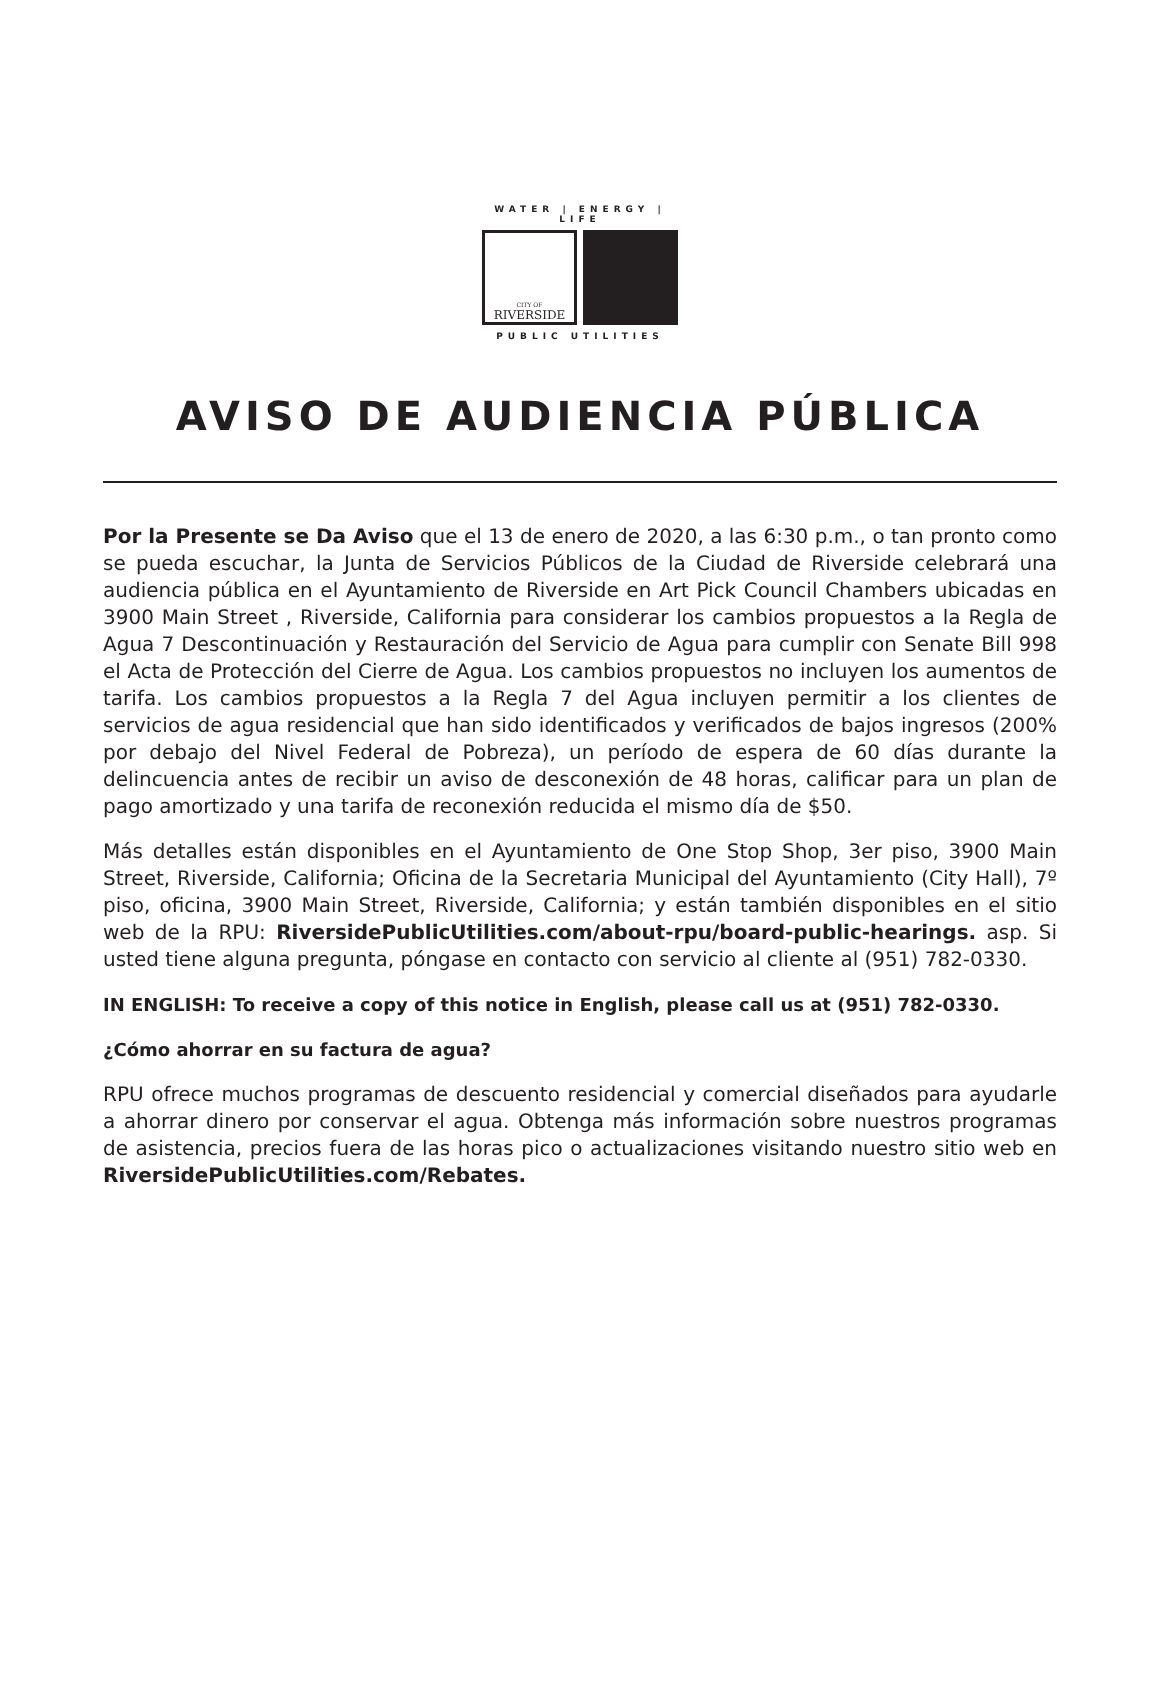WATER | ENERGY | LIFE
CITY OF
RIVERSIDE
PUBLIC UTILITIES
AVISO DE AUDIENCIA PÚBLICA
Por la Presente se Da Aviso que el 13 de enero de 2020, a las 6:30 p.m., o tan pronto como se pueda escuchar, la Junta de Servicios Públicos de la Ciudad de Riverside celebrará una audiencia pública en el Ayuntamiento de Riverside en Art Pick Council Chambers ubicadas en 3900 Main Street , Riverside, California para considerar los cambios propuestos a la Regla de Agua 7 Descontinuación y Restauración del Servicio de Agua para cumplir con Senate Bill 998 el Acta de Protección del Cierre de Agua. Los cambios propuestos no incluyen los aumentos de tarifa. Los cambios propuestos a la Regla 7 del Agua incluyen permitir a los clientes de servicios de agua residencial que han sido identificados y verificados de bajos ingresos (200% por debajo del Nivel Federal de Pobreza), un período de espera de 60 días durante la delincuencia antes de recibir un aviso de desconexión de 48 horas, calificar para un plan de pago amortizado y una tarifa de reconexión reducida el mismo día de $50.
Más detalles están disponibles en el Ayuntamiento de One Stop Shop, 3er piso, 3900 Main Street, Riverside, California; Oficina de la Secretaria Municipal del Ayuntamiento (City Hall), 7º piso, oficina, 3900 Main Street, Riverside, California; y están también disponibles en el sitio web de la RPU: RiversidePublicUtilities.com/about-rpu/board-public-hearings. asp. Si usted tiene alguna pregunta, póngase en contacto con servicio al cliente al (951) 782-0330.
IN ENGLISH: To receive a copy of this notice in English, please call us at (951) 782-0330.
¿Cómo ahorrar en su factura de agua?
RPU ofrece muchos programas de descuento residencial y comercial diseñados para ayudarle a ahorrar dinero por conservar el agua. Obtenga más información sobre nuestros programas de asistencia, precios fuera de las horas pico o actualizaciones visitando nuestro sitio web en RiversidePublicUtilities.com/Rebates.